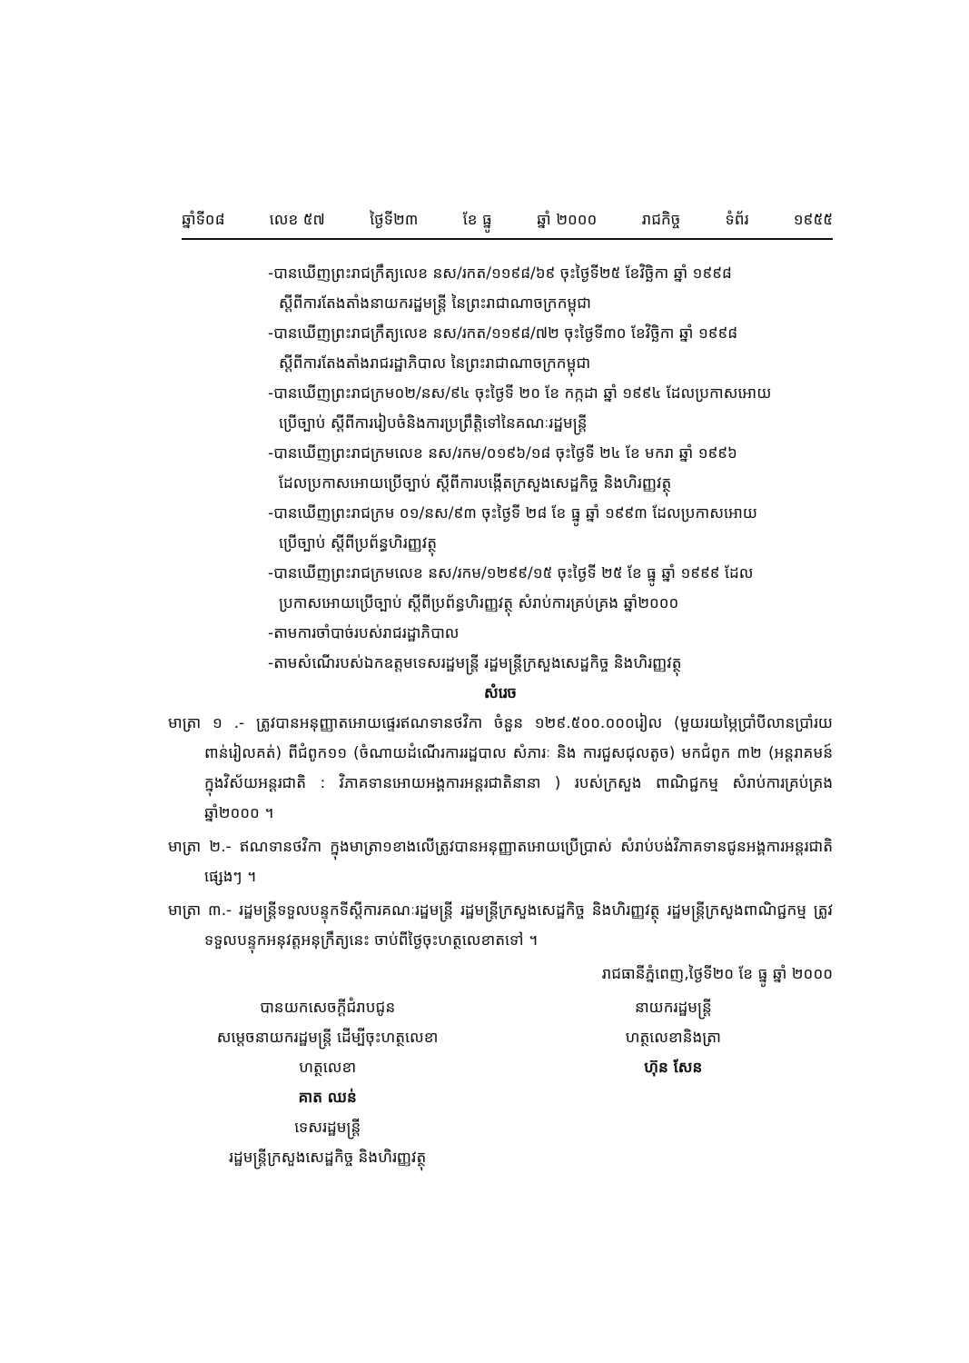ឆ្នាំទី០៨ លេខ ៥៧ ថ្ងៃទី២៣ ខែ ធ្នូ ឆ្នាំ ២០០០ រាជកិច្ច ទំព័រ ១៩៥៥
-បានឃើញព្រះរាជក្រឹត្យលេខ នស/រកត/១១៩៨/៦៩ ចុះថ្ងៃទី២៥ ខែវិច្ឆិកា ឆ្នាំ ១៩៩៨
ស្ដីពីការតែងតាំងនាយករដ្ឋមន្ត្រី នៃព្រះរាជាណាចក្រកម្ពុជា
-បានឃើញព្រះរាជក្រឹត្យលេខ នស/រកត/១១៩៨/៧២ ចុះថ្ងៃទី៣០ ខែវិច្ឆិកា ឆ្នាំ ១៩៩៨
ស្ដីពីការតែងតាំងរាជរដ្ឋាភិបាល នៃព្រះរាជាណាចក្រកម្ពុជា
-បានឃើញព្រះរាជក្រម០២/នស/៩៤ ចុះថ្ងៃទី ២០ ខែ កក្កដា ឆ្នាំ ១៩៩៤ ដែលប្រកាសអោយ
ប្រើច្បាប់ ស្ដីពីការរៀបចំនិងការប្រព្រឹត្តិទៅនៃគណៈរដ្ឋមន្ត្រី
-បានឃើញព្រះរាជក្រមលេខ នស/រកម/០១៩៦/១៨ ចុះថ្ងៃទី ២៤ ខែ មករា ឆ្នាំ ១៩៩៦
ដែលប្រកាសអោយប្រើច្បាប់ ស្ដីពីការបង្កើតក្រសួងសេដ្ឋកិច្ច និងហិរញ្ញវត្ថុ
-បានឃើញព្រះរាជក្រម ០១/នស/៩៣ ចុះថ្ងៃទី ២៨ ខែ ធ្នូ ឆ្នាំ ១៩៩៣ ដែលប្រកាសអោយ
ប្រើច្បាប់ ស្ដីពីប្រព័ន្ធហិរញ្ញវត្ថុ
-បានឃើញព្រះរាជក្រមលេខ នស/រកម/១២៩៩/១៥ ចុះថ្ងៃទី ២៥ ខែ ធ្នូ ឆ្នាំ ១៩៩៩ ដែល
ប្រកាសអោយប្រើច្បាប់ ស្ដីពីប្រព័ន្ធហិរញ្ញវត្ថុ សំរាប់ការគ្រប់គ្រង ឆ្នាំ២០០០
-តាមការចាំបាច់របស់រាជរដ្ឋាភិបាល
-តាមសំណើរបស់ឯកឧត្តមទេសរដ្ឋមន្ត្រី រដ្ឋមន្ត្រីក្រសួងសេដ្ឋកិច្ច និងហិរញ្ញវត្ថុ
សំរេច
មាត្រា ១ .- ត្រូវបានអនុញ្ញាតអោយផ្ទេរឥណទានថវិកា ចំនួន ១២៩.៥០០.០០០រៀល (មួយរយម្ភៃប្រាំបីលានប្រាំរយពាន់រៀលគត់) ពីជំពូក១១ (ចំណាយដំណើរការរដ្ឋបាល សំភារៈ និង ការជួសជុលតូច) មកជំពូក ៣២ (អន្តរាគមន៍ក្នុងវិស័យអន្តរជាតិ : វិភាគទានអោយអង្គការអន្តរជាតិនានា ) របស់ក្រសួង ពាណិជ្ជកម្ម សំរាប់ការគ្រប់គ្រងឆ្នាំ២០០០ ។
មាត្រា ២.- ឥណទានថវិកា ក្នុងមាត្រា១ខាងលើត្រូវបានអនុញ្ញាតអោយប្រើប្រាស់ សំរាប់បង់វិភាគទានជូនអង្គការអន្តរជាតិផ្សេងៗ ។
មាត្រា ៣.- រដ្ឋមន្ត្រីទទួលបន្ទុកទីស្ដីការគណៈរដ្ឋមន្ត្រី រដ្ឋមន្ត្រីក្រសួងសេដ្ឋកិច្ច និងហិរញ្ញវត្ថុ រដ្ឋមន្ត្រីក្រសួងពាណិជ្ជកម្ម ត្រូវទទួលបន្ទុកអនុវត្តអនុក្រឹត្យនេះ ចាប់ពីថ្ងៃចុះហត្ថលេខាតទៅ ។
រាជធានីភ្នំពេញ,ថ្ងៃទី២០ ខែ ធ្នូ ឆ្នាំ ២០០០
បានយកសេចក្ដីជំរាបជូន
សម្ដេចនាយករដ្ឋមន្ត្រី ដើម្បីចុះហត្ថលេខា
ហត្ថលេខា
គាត ឈន់
ទេសរដ្ឋមន្ត្រី
រដ្ឋមន្ត្រីក្រសួងសេដ្ឋកិច្ច និងហិរញ្ញវត្ថុ
នាយករដ្ឋមន្ត្រី
ហត្ថលេខានិងត្រា
ហ៊ុន សែន